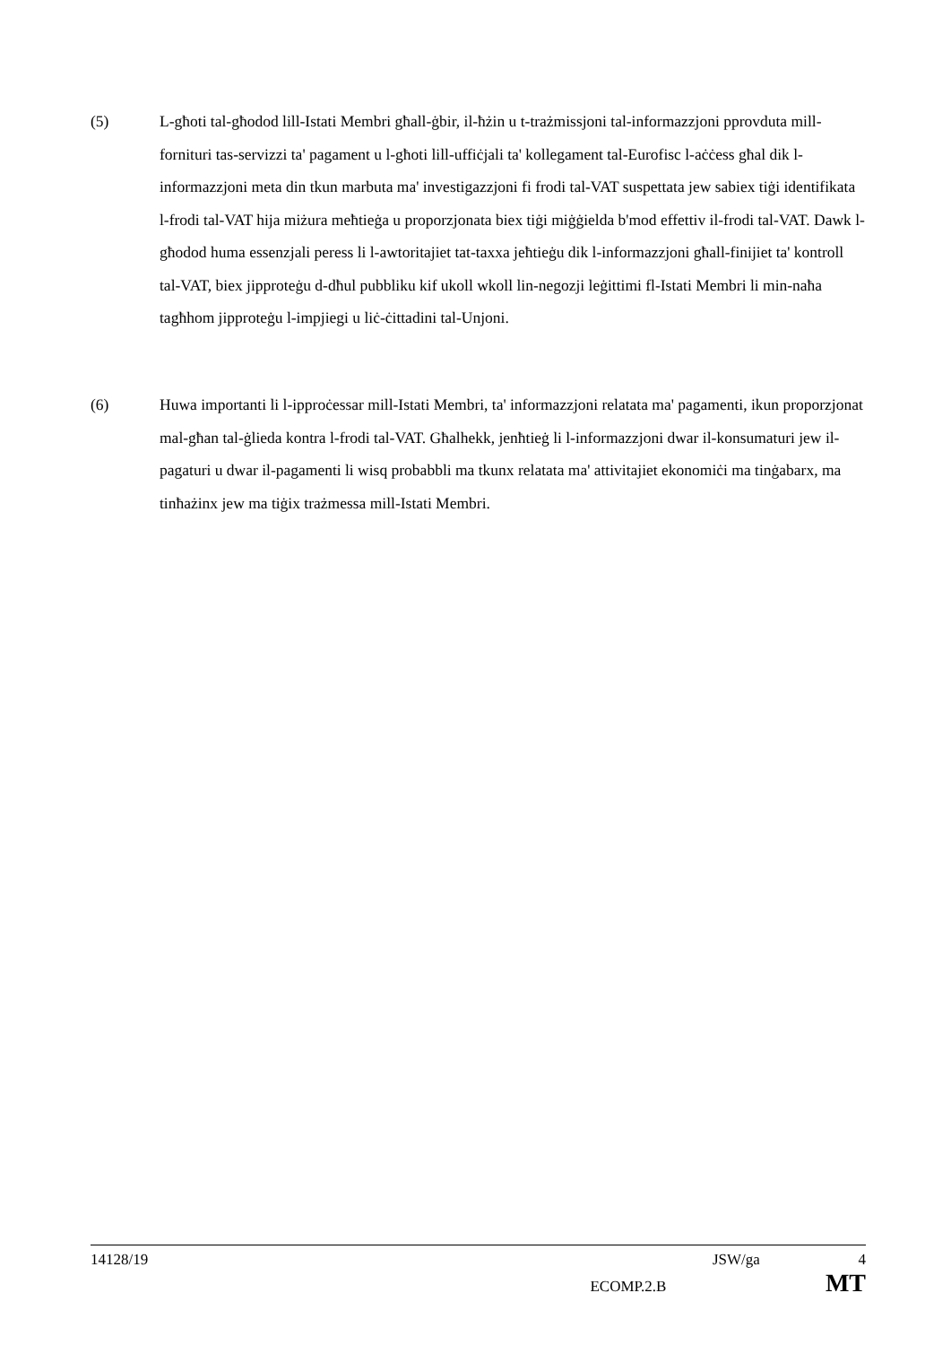(5) L-għoti tal-għodod lill-Istati Membri għall-ġbir, il-ħżin u t-trażmissjoni tal-informazzjoni pprovduta mill-fornituri tas-servizzi ta' pagament u l-għoti lill-uffiċjali ta' kollegament tal-Eurofisc l-aċċess għal dik l-informazzjoni meta din tkun marbuta ma' investigazzjoni fi frodi tal-VAT suspettata jew sabiex tiġi identifikata l-frodi tal-VAT hija miżura meħtieġa u proporzjonata biex tiġi miġġielda b'mod effettiv il-frodi tal-VAT. Dawk l-għodod huma essenzjali peress li l-awtoritajiet tat-taxxa jeħtieġu dik l-informazzjoni għall-finijiet ta' kontroll tal-VAT, biex jipproteġu d-dħul pubbliku kif ukoll wkoll lin-negozji leġittimi fl-Istati Membri li min-naħa tagħhom jipproteġu l-impjiegi u liċ-ċittadini tal-Unjoni.
(6) Huwa importanti li l-ipproċessar mill-Istati Membri, ta' informazzjoni relatata ma' pagamenti, ikun proporzjonat mal-għan tal-ġlieda kontra l-frodi tal-VAT. Għalhekk, jenħtieġ li l-informazzjoni dwar il-konsumaturi jew il-pagaturi u dwar il-pagamenti li wisq probabbli ma tkunx relatata ma' attivitajiet ekonomiċi ma tinġabarx, ma tinħażinx jew ma tiġix trażmessa mill-Istati Membri.
14128/19 JSW/ga 4
ECOMP.2.B MT